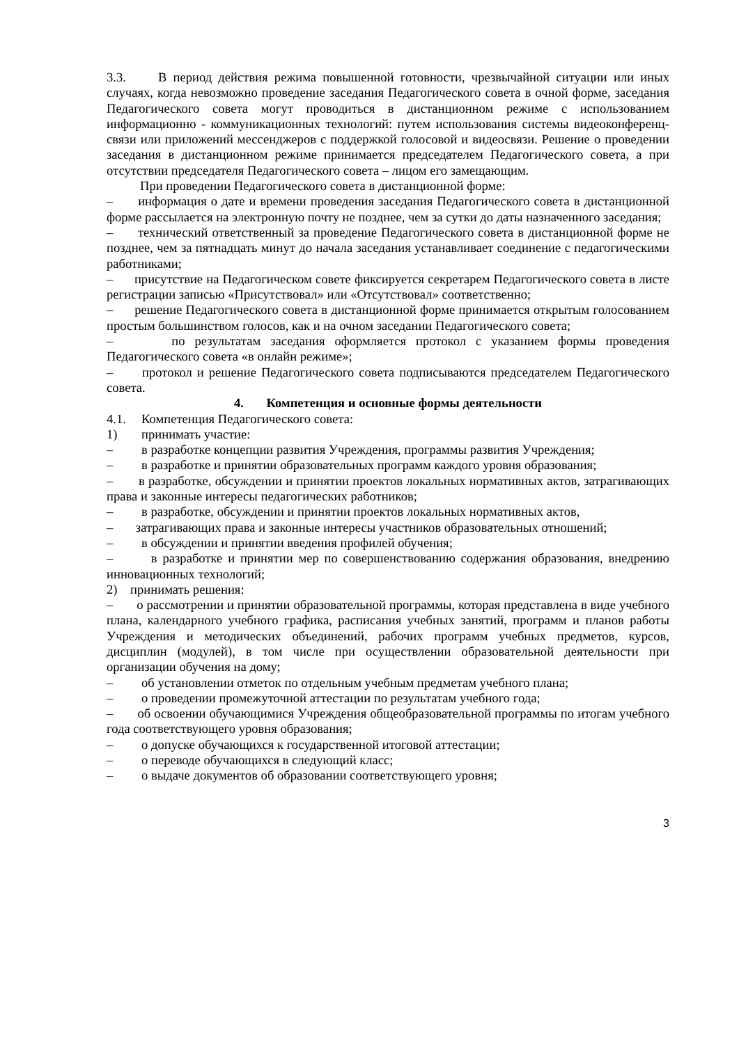3.3. В период действия режима повышенной готовности, чрезвычайной ситуации или иных случаях, когда невозможно проведение заседания Педагогического совета в очной форме, заседания Педагогического совета могут проводиться в дистанционном режиме с использованием информационно - коммуникационных технологий: путем использования системы видеоконференц-связи или приложений мессенджеров с поддержкой голосовой и видеосвязи. Решение о проведении заседания в дистанционном режиме принимается председателем Педагогического совета, а при отсутствии председателя Педагогического совета – лицом его замещающим.
При проведении Педагогического совета в дистанционной форме:
– информация о дате и времени проведения заседания Педагогического совета в дистанционной форме рассылается на электронную почту не позднее, чем за сутки до даты назначенного заседания;
– технический ответственный за проведение Педагогического совета в дистанционной форме не позднее, чем за пятнадцать минут до начала заседания устанавливает соединение с педагогическими работниками;
– присутствие на Педагогическом совете фиксируется секретарем Педагогического совета в листе регистрации записью «Присутствовал» или «Отсутствовал» соответственно;
– решение Педагогического совета в дистанционной форме принимается открытым голосованием простым большинством голосов, как и на очном заседании Педагогического совета;
– по результатам заседания оформляется протокол с указанием формы проведения Педагогического совета «в онлайн режиме»;
– протокол и решение Педагогического совета подписываются председателем Педагогического совета.
4. Компетенция и основные формы деятельности
4.1. Компетенция Педагогического совета:
1) принимать участие:
– в разработке концепции развития Учреждения, программы развития Учреждения;
– в разработке и принятии образовательных программ каждого уровня образования;
– в разработке, обсуждении и принятии проектов локальных нормативных актов, затрагивающих права и законные интересы педагогических работников;
– в разработке, обсуждении и принятии проектов локальных нормативных актов,
– затрагивающих права и законные интересы участников образовательных отношений;
– в обсуждении и принятии введения профилей обучения;
– в разработке и принятии мер по совершенствованию содержания образования, внедрению инновационных технологий;
2) принимать решения:
– о рассмотрении и принятии образовательной программы, которая представлена в виде учебного плана, календарного учебного графика, расписания учебных занятий, программ и планов работы Учреждения и методических объединений, рабочих программ учебных предметов, курсов, дисциплин (модулей), в том числе при осуществлении образовательной деятельности при организации обучения на дому;
– об установлении отметок по отдельным учебным предметам учебного плана;
– о проведении промежуточной аттестации по результатам учебного года;
– об освоении обучающимися Учреждения общеобразовательной программы по итогам учебного года соответствующего уровня образования;
– о допуске обучающихся к государственной итоговой аттестации;
– о переводе обучающихся в следующий класс;
– о выдаче документов об образовании соответствующего уровня;
3